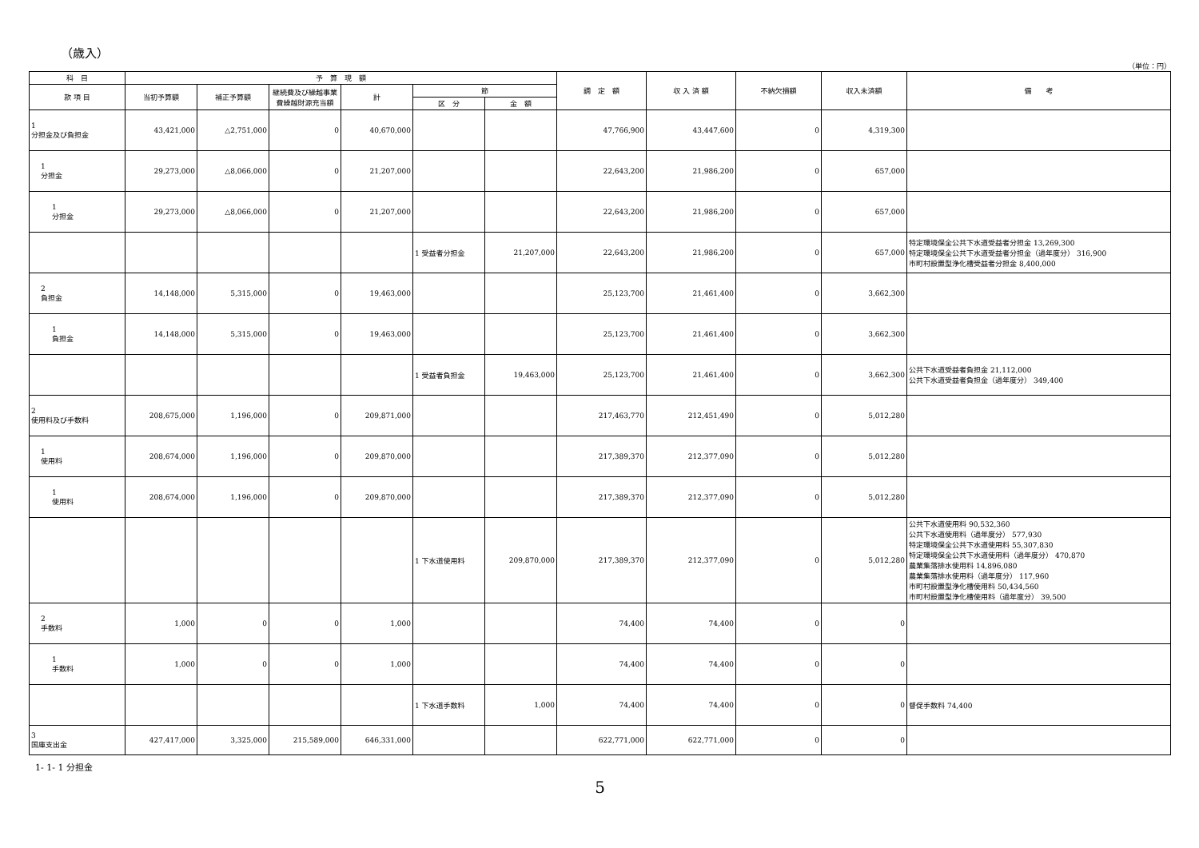（歳入）
（単位：円）
| 科 目 | 予 算 現 額 | | | | | | 調 定 額 | 収 入 済 額 | 不納欠損額 | 収入未済額 | 備 考 |
| --- | --- | --- | --- | --- | --- | --- | --- | --- | --- | --- | --- |
| 款 項 目 | 当初予算額 | 補正予算額 | 継続費及び繰越事業費繰越財源充当額 | 計 | 節 | | | | | | |
| | | | | | 区 分 | 金 額 | | | | | |
| 1 分担金及び負担金 | 43,421,000 | △2,751,000 | 0 | 40,670,000 | | | 47,766,900 | 43,447,600 | 0 | 4,319,300 | |
| 1 分担金 | 29,273,000 | △8,066,000 | 0 | 21,207,000 | | | 22,643,200 | 21,986,200 | 0 | 657,000 | |
| 1 分担金 | 29,273,000 | △8,066,000 | 0 | 21,207,000 | | | 22,643,200 | 21,986,200 | 0 | 657,000 | |
| | | | | | 1 受益者分担金 | 21,207,000 | 22,643,200 | 21,986,200 | 0 | 657,000 | 特定環境保全公共下水道受益者分担金 13,269,300 特定環境保全公共下水道受益者分担金（過年度分） 316,900 市町村設置型浄化槽受益者分担金 8,400,000 |
| 2 負担金 | 14,148,000 | 5,315,000 | 0 | 19,463,000 | | | 25,123,700 | 21,461,400 | 0 | 3,662,300 | |
| 1 負担金 | 14,148,000 | 5,315,000 | 0 | 19,463,000 | | | 25,123,700 | 21,461,400 | 0 | 3,662,300 | |
| | | | | | 1 受益者負担金 | 19,463,000 | 25,123,700 | 21,461,400 | 0 | 3,662,300 | 公共下水道受益者負担金 21,112,000 公共下水道受益者負担金（過年度分） 349,400 |
| 2 使用料及び手数料 | 208,675,000 | 1,196,000 | 0 | 209,871,000 | | | 217,463,770 | 212,451,490 | 0 | 5,012,280 | |
| 1 使用料 | 208,674,000 | 1,196,000 | 0 | 209,870,000 | | | 217,389,370 | 212,377,090 | 0 | 5,012,280 | |
| 1 使用料 | 208,674,000 | 1,196,000 | 0 | 209,870,000 | | | 217,389,370 | 212,377,090 | 0 | 5,012,280 | |
| | | | | | 1 下水道使用料 | 209,870,000 | 217,389,370 | 212,377,090 | 0 | 5,012,280 | 公共下水道使用料 90,532,360 公共下水道使用料（過年度分） 577,930 特定環境保全公共下水道使用料 55,307,830 特定環境保全公共下水道使用料（過年度分） 470,870 農業集落排水使用料 14,896,080 農業集落排水使用料（過年度分） 117,960 市町村設置型浄化槽使用料 50,434,560 市町村設置型浄化槽使用料（過年度分） 39,500 |
| 2 手数料 | 1,000 | 0 | 0 | 1,000 | | | 74,400 | 74,400 | 0 | 0 | |
| 1 手数料 | 1,000 | 0 | 0 | 1,000 | | | 74,400 | 74,400 | 0 | 0 | |
| | | | | | 1 下水道手数料 | 1,000 | 74,400 | 74,400 | 0 | 0 | 督促手数料 74,400 |
| 3 国庫支出金 | 427,417,000 | 3,325,000 | 215,589,000 | 646,331,000 | | | 622,771,000 | 622,771,000 | 0 | 0 | |
1- 1- 1 分担金
5